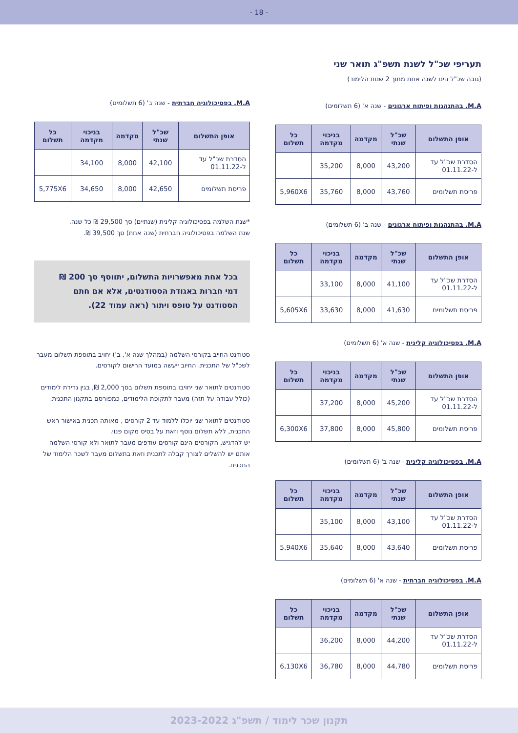- 18 -
תעריפי שכ"ל לשנת תשפ"ג תואר שני
(גובה שכ"ל הינו לשנה אחת מתוך 2 שנות הלימוד)
M.A. בהתנהגות ופיתוח ארגונים - שנה א' (6 תשלומים)
| אופן התשלום | שכ"ל שנתי | מקדמה | בניכוי מקדמה | כל תשלום |
| --- | --- | --- | --- | --- |
| הסדרת שכ"ל עד ל-01.11.22 | 43,200 | 8,000 | 35,200 | |
| פריסת תשלומים | 43,760 | 8,000 | 35,760 | 5,960X6 |
M.A. בהתנהגות ופיתוח ארגונים - שנה ב' (6 תשלומים)
| אופן התשלום | שכ"ל שנתי | מקדמה | בניכוי מקדמה | כל תשלום |
| --- | --- | --- | --- | --- |
| הסדרת שכ"ל עד ל-01.11.22 | 41,100 | 8,000 | 33,100 | |
| פריסת תשלומים | 41,630 | 8,000 | 33,630 | 5,605X6 |
M.A. בפסיכולוגיה קלינית - שנה א' (6 תשלומים)
| אופן התשלום | שכ"ל שנתי | מקדמה | בניכוי מקדמה | כל תשלום |
| --- | --- | --- | --- | --- |
| הסדרת שכ"ל עד ל-01.11.22 | 45,200 | 8,000 | 37,200 | |
| פריסת תשלומים | 45,800 | 8,000 | 37,800 | 6,300X6 |
M.A. בפסיכולוגיה קלינית - שנה ב' (6 תשלומים)
| אופן התשלום | שכ"ל שנתי | מקדמה | בניכוי מקדמה | כל תשלום |
| --- | --- | --- | --- | --- |
| הסדרת שכ"ל עד ל-01.11.22 | 43,100 | 8,000 | 35,100 | |
| פריסת תשלומים | 43,640 | 8,000 | 35,640 | 5,940X6 |
M.A. בפסיכולוגיה חברתית - שנה א' (6 תשלומים)
| אופן התשלום | שכ"ל שנתי | מקדמה | בניכוי מקדמה | כל תשלום |
| --- | --- | --- | --- | --- |
| הסדרת שכ"ל עד ל-01.11.22 | 44,200 | 8,000 | 36,200 | |
| פריסת תשלומים | 44,780 | 8,000 | 36,780 | 6,130X6 |
M.A. בפסיכולוגיה חברתית - שנה ב' (6 תשלומים)
| אופן התשלום | שכ"ל שנתי | מקדמה | בניכוי מקדמה | כל תשלום |
| --- | --- | --- | --- | --- |
| הסדרת שכ"ל עד ל-01.11.22 | 42,100 | 8,000 | 34,100 | |
| פריסת תשלומים | 42,650 | 8,000 | 34,650 | 5,775X6 |
*שנת השלמה בפסיכולוגיה קלינית (שנתיים) סך 29,500 ₪ כל שנה.
שנת השלמה בפסיכולוגיה חברתית (שנה אחת) סך 39,500 ₪.
בכל אחת מאפשרויות התשלום, יתווסף סך 200 ₪ דמי חברות באגודת הסטודנטים, אלא אם חתם הסטודנט על טופס ויתור (ראה עמוד 22).
סטודנט החייב בקורסי השלמה (במהלך שנה א', ב') יחויב בתוספת תשלום מעבר לשכ"ל של התכנית. החיוב ייעשה במועד הרישום לקורסים.
סטודנטים לתואר שני יחויבו בתוספת תשלום בסך 2,000 ₪, בגין גרירת לימודים (כולל עבודה על תזה) מעבר לתקופת הלימודים, כמפורסם בתקנון התכנית.
סטודנטים לתואר שני יוכלו ללמוד עד 2 קורסים , מאותה תכנית באישור ראש התכנית, ללא תשלום נוסף וזאת על בסיס מקום פנוי.
יש להדגיש, הקורסים הינם קורסים עודפים מעבר לתואר ולא קורסי השלמה אותם יש להשלים לצורך קבלה לתכנית וזאת בתשלום מעבר לשכר הלימוד של התכנית.
תקנון שכר לימוד / תשפ"ג 2023-2022